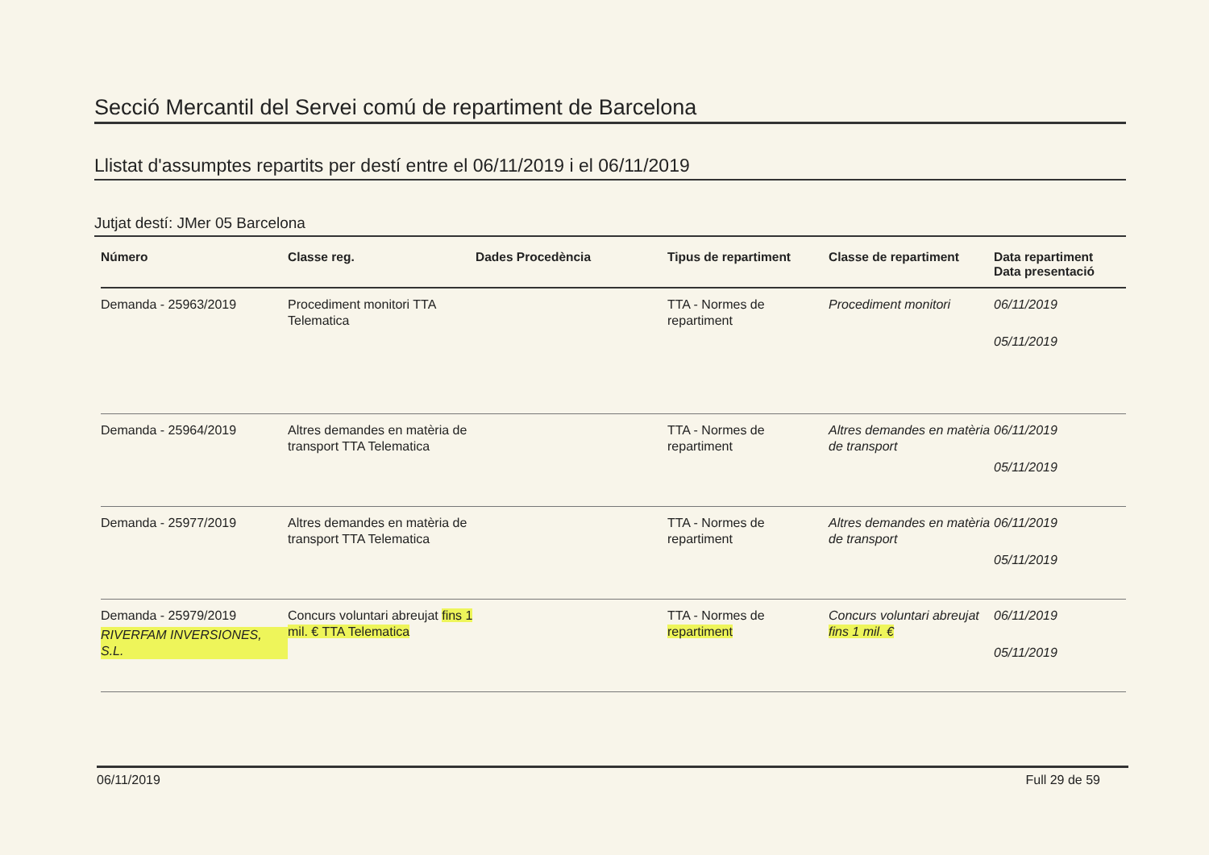Secció Mercantil del Servei comú de repartiment de Barcelona
Llistat d'assumptes repartits per destí entre el 06/11/2019 i el 06/11/2019
Jutjat destí: JMer 05 Barcelona
| Número | Classe reg. | Dades Procedència | Tipus de repartiment | Classe de repartiment | Data repartiment Data presentació |
| --- | --- | --- | --- | --- | --- |
| Demanda - 25963/2019 | Procediment monitori TTA Telematica | | TTA - Normes de repartiment | Procediment monitori | 06/11/2019 05/11/2019 |
| Demanda - 25964/2019 | Altres demandes en matèria de transport TTA Telematica | | TTA - Normes de repartiment | Altres demandes en matèria de transport | 06/11/2019 05/11/2019 |
| Demanda - 25977/2019 | Altres demandes en matèria de transport TTA Telematica | | TTA - Normes de repartiment | Altres demandes en matèria de transport | 06/11/2019 05/11/2019 |
| Demanda - 25979/2019 RIVERFAM INVERSIONES, S.L. | Concurs voluntari abreujat fins 1 mil. € TTA Telematica | | TTA - Normes de repartiment | Concurs voluntari abreujat fins 1 mil. € | 06/11/2019 05/11/2019 |
06/11/2019 Full 29 de 59